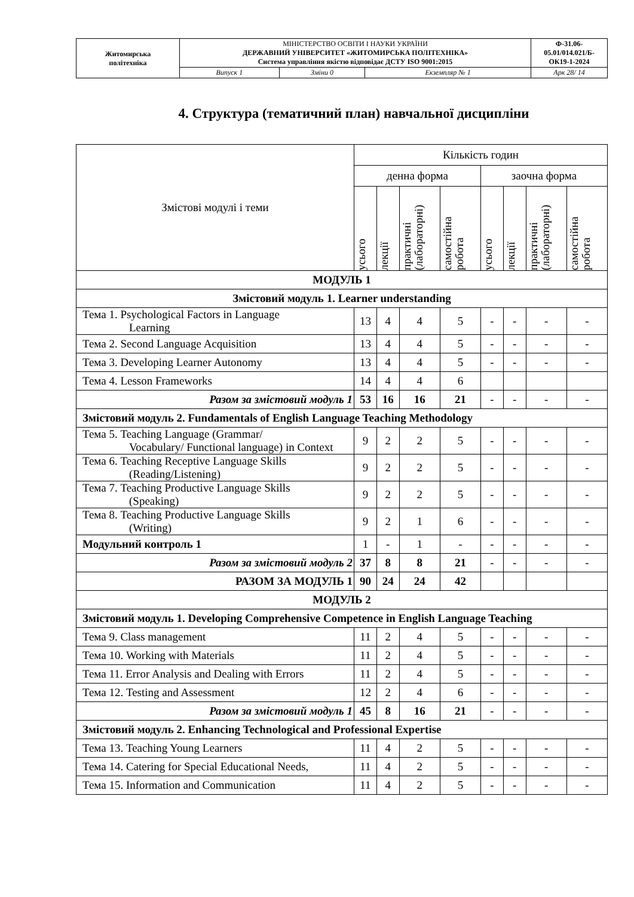| Житомирська політехніка | МІНІСТЕРСТВО ОСВІТИ І НАУКИ УКРАЇНИ ДЕРЖАВНИЙ УНІВЕРСИТЕТ «ЖИТОМИРСЬКА ПОЛІТЕХНІКА» Система управління якістю відповідає ДСТУ ISO 9001:2015 | | | Ф-31.06- 05.01/014.021/Б- ОК19-1-2024 |
| | Випуск 1 | Зміни 0 | Екземпляр № 1 | Арк 28/ 14 |
4. Структура (тематичний план) навчальної дисципліни
| Змістові модулі і теми | Кількість годин | | | | | | | |
| | денна форма | | | | заочна форма | | | |
| | усього | лекції | практичні (лабораторні) | самостійна робота | усього | лекції | практичні (лабораторні) | самостійна робота |
| МОДУЛЬ 1 | | | | | | | | |
| Змістовий модуль 1. Learner understanding | | | | | | | | |
| Тема 1. Psychological Factors in Language Learning | 13 | 4 | 4 | 5 | - | - | - | - |
| Тема 2. Second Language Acquisition | 13 | 4 | 4 | 5 | - | - | - | - |
| Тема 3. Developing Learner Autonomy | 13 | 4 | 4 | 5 | - | - | - | - |
| Тема 4. Lesson Frameworks | 14 | 4 | 4 | 6 | | | | |
| Разом за змістовий модуль 1 | 53 | 16 | 16 | 21 | - | - | - | - |
| Змістовий модуль 2. Fundamentals of English Language Teaching Methodology | | | | | | | | |
| Тема 5. Teaching Language (Grammar/ Vocabulary/ Functional language) in Context | 9 | 2 | 2 | 5 | - | - | - | - |
| Тема 6. Teaching Receptive Language Skills (Reading/Listening) | 9 | 2 | 2 | 5 | - | - | - | - |
| Тема 7. Teaching Productive Language Skills (Speaking) | 9 | 2 | 2 | 5 | - | - | - | - |
| Тема 8. Teaching Productive Language Skills (Writing) | 9 | 2 | 1 | 6 | - | - | - | - |
| Модульний контроль 1 | 1 | - | 1 | - | - | - | - | - |
| Разом за змістовий модуль 2 | 37 | 8 | 8 | 21 | - | - | - | - |
| РАЗОМ ЗА МОДУЛЬ 1 | 90 | 24 | 24 | 42 | | | | |
| МОДУЛЬ 2 | | | | | | | | |
| Змістовий модуль 1. Developing Comprehensive Competence in English Language Teaching | | | | | | | | |
| Тема 9. Class management | 11 | 2 | 4 | 5 | - | - | - | - |
| Тема 10. Working with Materials | 11 | 2 | 4 | 5 | - | - | - | - |
| Тема 11. Error Analysis and Dealing with Errors | 11 | 2 | 4 | 5 | - | - | - | - |
| Тема 12. Testing and Assessment | 12 | 2 | 4 | 6 | - | - | - | - |
| Разом за змістовий модуль 1 | 45 | 8 | 16 | 21 | - | - | - | - |
| Змістовий модуль 2. Enhancing Technological and Professional Expertise | | | | | | | | |
| Тема 13. Teaching Young Learners | 11 | 4 | 2 | 5 | - | - | - | - |
| Тема 14. Catering for Special Educational Needs, | 11 | 4 | 2 | 5 | - | - | - | - |
| Тема 15. Information and Communication | 11 | 4 | 2 | 5 | - | - | - | - |